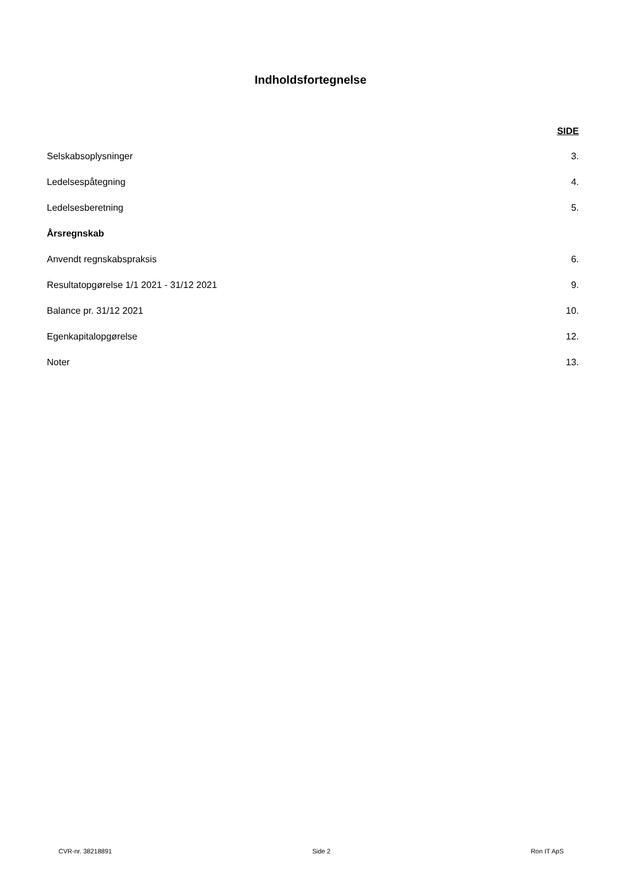Indholdsfortegnelse
SIDE
Selskabsoplysninger 3.
Ledelsespåtegning 4.
Ledelsesberetning 5.
Årsregnskab
Anvendt regnskabspraksis 6.
Resultatopgørelse 1/1 2021 - 31/12 2021 9.
Balance pr. 31/12 2021 10.
Egenkapitalopgørelse 12.
Noter 13.
CVR-nr. 38218891 Side 2 Ron IT ApS